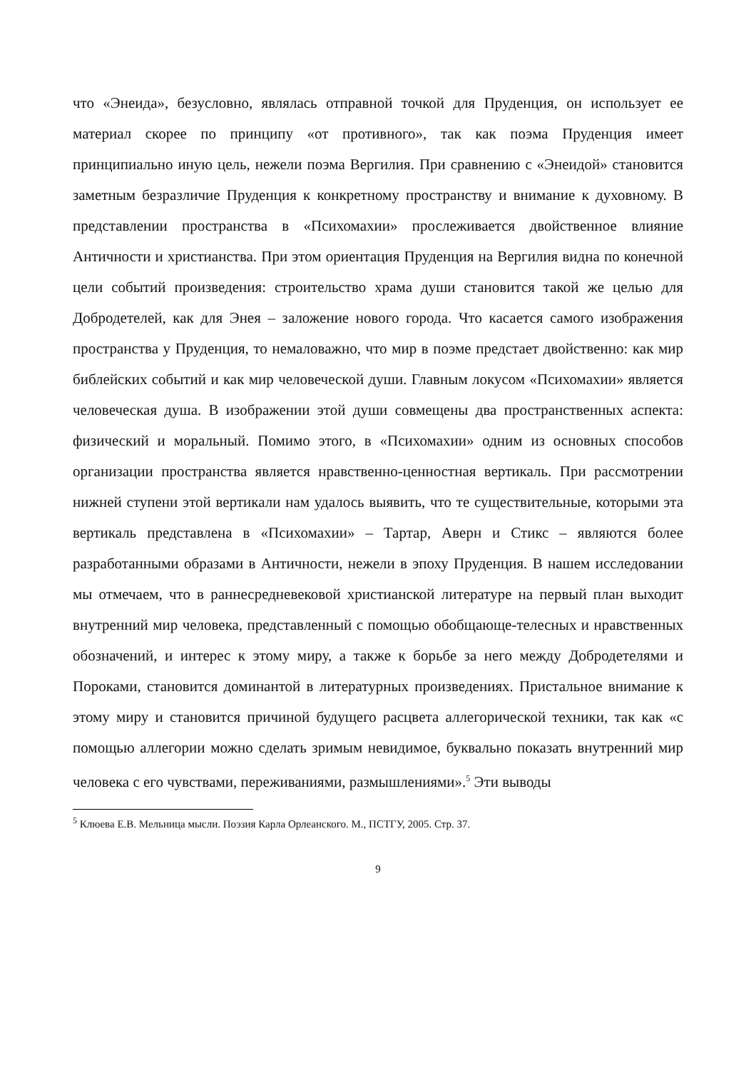что «Энеида», безусловно, являлась отправной точкой для Пруденция, он использует ее материал скорее по принципу «от противного», так как поэма Пруденция имеет принципиально иную цель, нежели поэма Вергилия. При сравнению с «Энеидой» становится заметным безразличие Пруденция к конкретному пространству и внимание к духовному. В представлении пространства в «Психомахии» прослеживается двойственное влияние Античности и христианства. При этом ориентация Пруденция на Вергилия видна по конечной цели событий произведения: строительство храма души становится такой же целью для Добродетелей, как для Энея – заложение нового города. Что касается самого изображения пространства у Пруденция, то немаловажно, что мир в поэме предстает двойственно: как мир библейских событий и как мир человеческой души. Главным локусом «Психомахии» является человеческая душа. В изображении этой души совмещены два пространственных аспекта: физический и моральный. Помимо этого, в «Психомахии» одним из основных способов организации пространства является нравственно-ценностная вертикаль. При рассмотрении нижней ступени этой вертикали нам удалось выявить, что те существительные, которыми эта вертикаль представлена в «Психомахии» – Тартар, Аверн и Стикс – являются более разработанными образами в Античности, нежели в эпоху Пруденция. В нашем исследовании мы отмечаем, что в раннесредневековой христианской литературе на первый план выходит внутренний мир человека, представленный с помощью обобщающе-телесных и нравственных обозначений, и интерес к этому миру, а также к борьбе за него между Добродетелями и Пороками, становится доминантой в литературных произведениях. Пристальное внимание к этому миру и становится причиной будущего расцвета аллегорической техники, так как «с помощью аллегории можно сделать зримым невидимое, буквально показать внутренний мир человека с его чувствами, переживаниями, размышлениями».<sup>5</sup> Эти выводы
<sup>5</sup> Клюева Е.В. Мельница мысли. Поэзия Карла Орлеанского. М., ПСТГУ, 2005. Стр. 37.
9